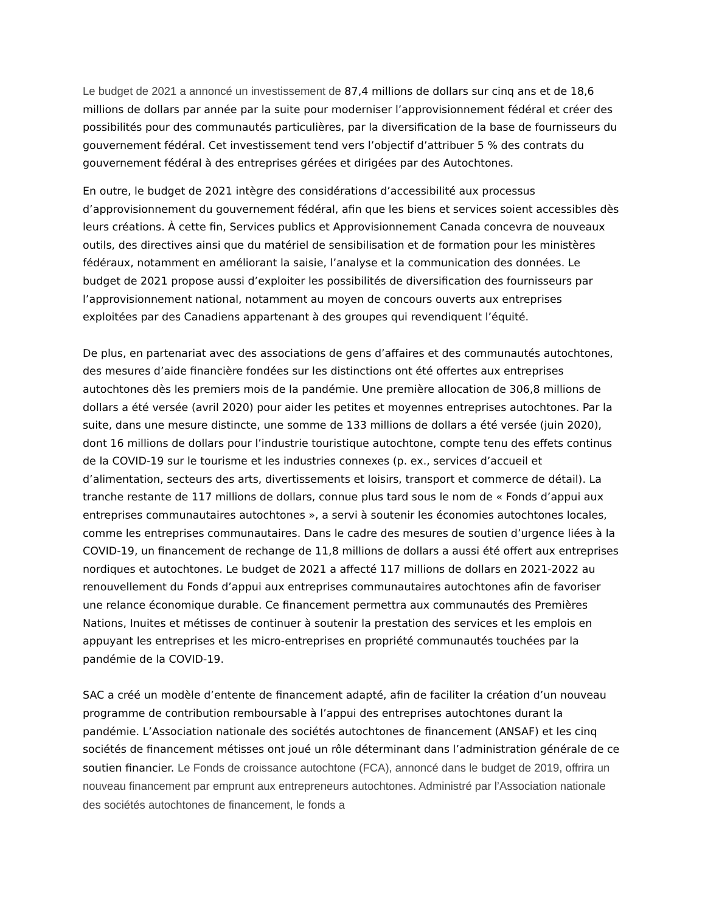Le budget de 2021 a annoncé un investissement de 87,4 millions de dollars sur cinq ans et de 18,6 millions de dollars par année par la suite pour moderniser l’approvisionnement fédéral et créer des possibilités pour des communautés particulières, par la diversification de la base de fournisseurs du gouvernement fédéral. Cet investissement tend vers l’objectif d’attribuer 5 % des contrats du gouvernement fédéral à des entreprises gérées et dirigées par des Autochtones.
En outre, le budget de 2021 intègre des considérations d’accessibilité aux processus d’approvisionnement du gouvernement fédéral, afin que les biens et services soient accessibles dès leurs créations. À cette fin, Services publics et Approvisionnement Canada concevra de nouveaux outils, des directives ainsi que du matériel de sensibilisation et de formation pour les ministères fédéraux, notamment en améliorant la saisie, l’analyse et la communication des données. Le budget de 2021 propose aussi d’exploiter les possibilités de diversification des fournisseurs par l’approvisionnement national, notamment au moyen de concours ouverts aux entreprises exploitées par des Canadiens appartenant à des groupes qui revendiquent l’équité.
De plus, en partenariat avec des associations de gens d’affaires et des communautés autochtones, des mesures d’aide financière fondées sur les distinctions ont été offertes aux entreprises autochtones dès les premiers mois de la pandémie. Une première allocation de 306,8 millions de dollars a été versée (avril 2020) pour aider les petites et moyennes entreprises autochtones. Par la suite, dans une mesure distincte, une somme de 133 millions de dollars a été versée (juin 2020), dont 16 millions de dollars pour l’industrie touristique autochtone, compte tenu des effets continus de la COVID-19 sur le tourisme et les industries connexes (p. ex., services d’accueil et d’alimentation, secteurs des arts, divertissements et loisirs, transport et commerce de détail). La tranche restante de 117 millions de dollars, connue plus tard sous le nom de « Fonds d’appui aux entreprises communautaires autochtones », a servi à soutenir les économies autochtones locales, comme les entreprises communautaires. Dans le cadre des mesures de soutien d’urgence liées à la COVID-19, un financement de rechange de 11,8 millions de dollars a aussi été offert aux entreprises nordiques et autochtones. Le budget de 2021 a affecté 117 millions de dollars en 2021-2022 au renouvellement du Fonds d’appui aux entreprises communautaires autochtones afin de favoriser une relance économique durable. Ce financement permettra aux communautés des Premières Nations, Inuites et métisses de continuer à soutenir la prestation des services et les emplois en appuyant les entreprises et les micro-entreprises en propriété communautés touchées par la pandémie de la COVID-19.
SAC a créé un modèle d’entente de financement adapté, afin de faciliter la création d’un nouveau programme de contribution remboursable à l’appui des entreprises autochtones durant la pandémie. L’Association nationale des sociétés autochtones de financement (ANSAF) et les cinq sociétés de financement métisses ont joué un rôle déterminant dans l’administration générale de ce soutien financier. Le Fonds de croissance autochtone (FCA), annoncé dans le budget de 2019, offrira un nouveau financement par emprunt aux entrepreneurs autochtones. Administré par l’Association nationale des sociétés autochtones de financement, le fonds a